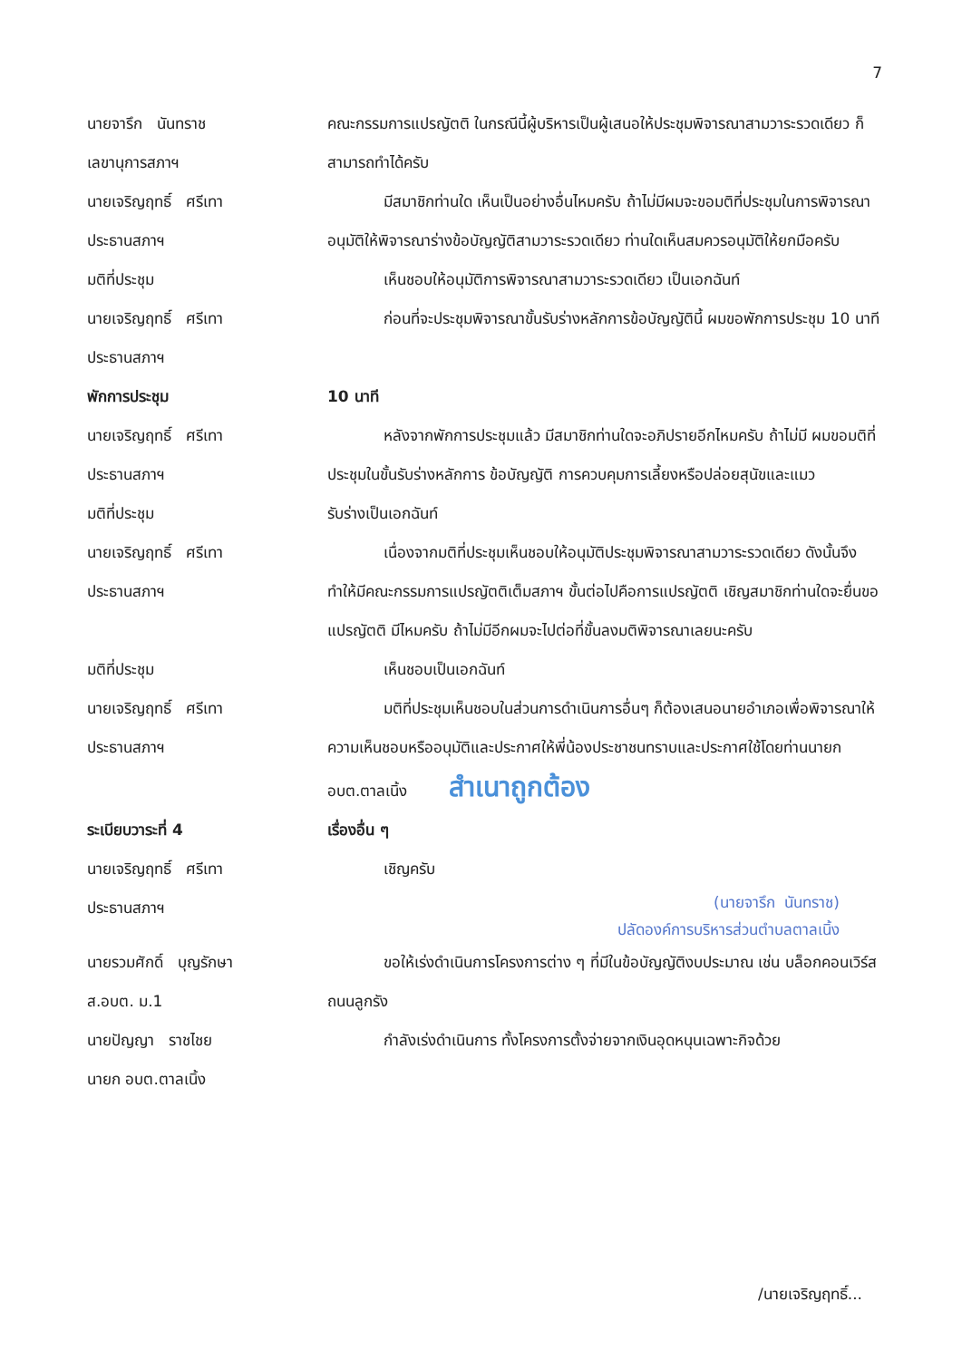7
นายจารึก นันทราช
เลขานุการสภาฯ
คณะกรรมการแปรญัตติ ในกรณีนี้ผู้บริหารเป็นผู้เสนอให้ประชุมพิจารณาสามวาระรวดเดียว ก็สามารถทำได้ครับ
นายเจริญฤทธิ์ ศรีเทา
ประธานสภาฯ
มีสมาชิกท่านใด เห็นเป็นอย่างอื่นไหมครับ ถ้าไม่มีผมจะขอมติที่ประชุมในการพิจารณาอนุมัติให้พิจารณาร่างข้อบัญญัติสามวาระรวดเดียว ท่านใดเห็นสมควรอนุมัติให้ยกมือครับ
มติที่ประชุม เห็นชอบให้อนุมัติการพิจารณาสามวาระรวดเดียว เป็นเอกฉันท์
นายเจริญฤทธิ์ ศรีเทา
ประธานสภาฯ
ก่อนที่จะประชุมพิจารณาขั้นรับร่างหลักการข้อบัญญัตินี้ ผมขอพักการประชุม 10 นาที
พักการประชุม 10 นาที
นายเจริญฤทธิ์ ศรีเทา
ประธานสภาฯ
หลังจากพักการประชุมแล้ว มีสมาชิกท่านใดจะอภิปรายอีกไหมครับ ถ้าไม่มี ผมขอมติที่ประชุมในขั้นรับร่างหลักการ ข้อบัญญัติ การควบคุมการเลี้ยงหรือปล่อยสุนัขและแมว
มติที่ประชุม รับร่างเป็นเอกฉันท์
นายเจริญฤทธิ์ ศรีเทา
ประธานสภาฯ
เนื่องจากมติที่ประชุมเห็นชอบให้อนุมัติประชุมพิจารณาสามวาระรวดเดียว ดังนั้นจึงทำให้มีคณะกรรมการแปรญัตติเต็มสภาฯ ขั้นต่อไปคือการแปรญัตติ เชิญสมาชิกท่านใดจะยื่นขอแปรญัตติ มีไหมครับ ถ้าไม่มีอีกผมจะไปต่อที่ขั้นลงมติพิจารณาเลยนะครับ
มติที่ประชุม เห็นชอบเป็นเอกฉันท์
นายเจริญฤทธิ์ ศรีเทา
ประธานสภาฯ
มติที่ประชุมเห็นชอบในส่วนการดำเนินการอื่นๆ ก็ต้องเสนอนายอำเภอเพื่อพิจารณาให้ความเห็นชอบหรืออนุมัติและประกาศให้พี่น้องประชาชนทราบและประกาศใช้โดยท่านนายก อบต.ตาลเนิ้ง สำเนาถูกต้อง
ระเบียบวาระที่ 4 เรื่องอื่น ๆ
นายเจริญฤทธิ์ ศรีเทา
ประธานสภาฯ
เชิญครับ
(นายจารึก นันทราช)
ปลัดองค์การบริหารส่วนตำบลตาลเนิ้ง
นายรวมศักดิ์ บุญรักษา
ส.อบต. ม.1
ขอให้เร่งดำเนินการโครงการต่าง ๆ ที่มีในข้อบัญญัติงบประมาณ เช่น บล็อกคอนเวิร์ส ถนนลูกรัง
นายปัญญา ราชไชย
นายก อบต.ตาลเนิ้ง
กำลังเร่งดำเนินการ ทั้งโครงการตั้งจ่ายจากเงินอุดหนุนเฉพาะกิจด้วย
/นายเจริญฤทธิ์...